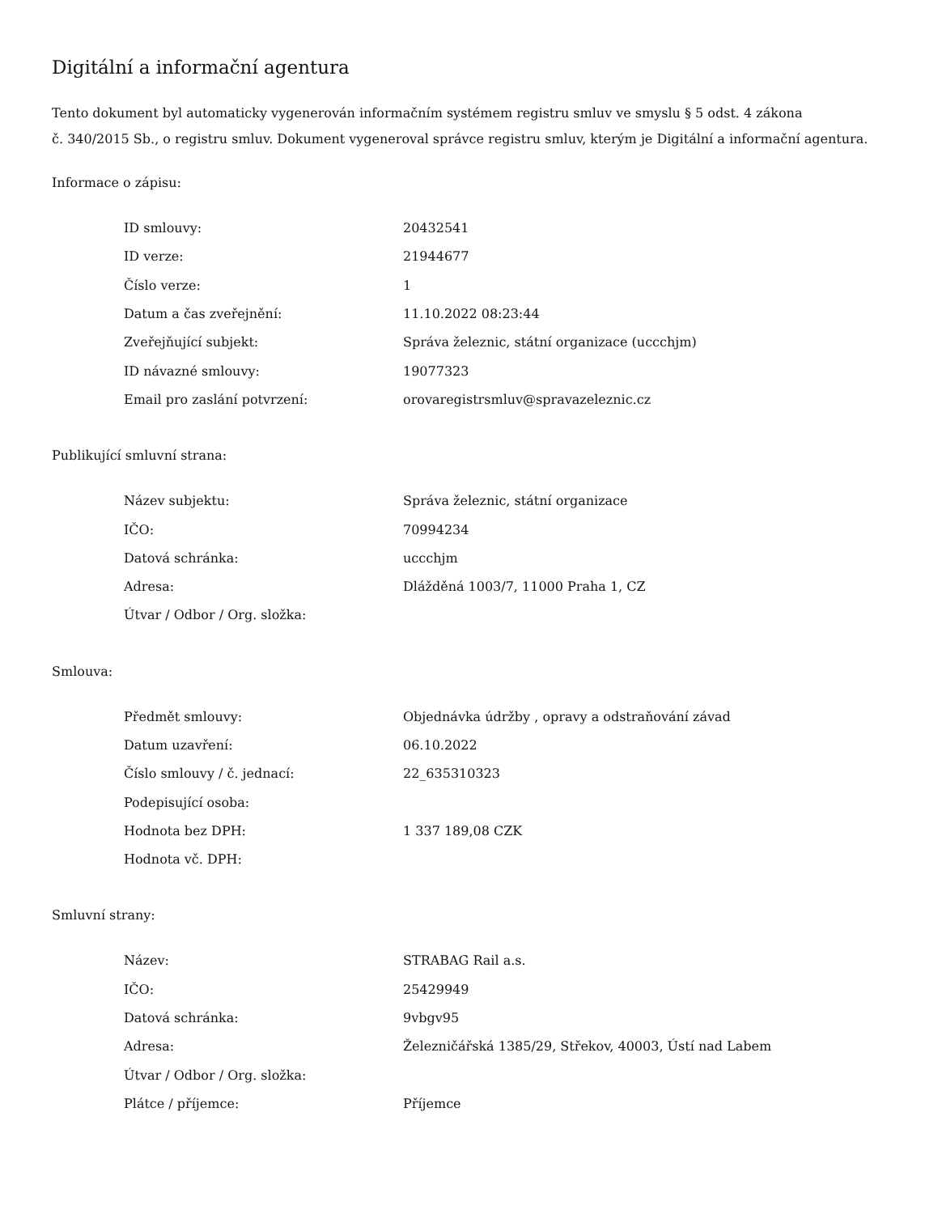Digitální a informační agentura
Tento dokument byl automaticky vygenerován informačním systémem registru smluv ve smyslu § 5 odst. 4 zákona
č. 340/2015 Sb., o registru smluv. Dokument vygeneroval správce registru smluv, kterým je Digitální a informační agentura.
Informace o zápisu:
| ID smlouvy: | 20432541 |
| ID verze: | 21944677 |
| Číslo verze: | 1 |
| Datum a čas zveřejnění: | 11.10.2022 08:23:44 |
| Zveřejňující subjekt: | Správa železnic, státní organizace (uccchjm) |
| ID návazné smlouvy: | 19077323 |
| Email pro zaslání potvrzení: | orovaregistrsmluv@spravazeleznic.cz |
Publikující smluvní strana:
| Název subjektu: | Správa železnic, státní organizace |
| IČO: | 70994234 |
| Datová schránka: | uccchjm |
| Adresa: | Dlážděná 1003/7, 11000 Praha 1, CZ |
| Útvar / Odbor / Org. složka: | |
Smlouva:
| Předmět smlouvy: | Objednávka údržby , opravy a odstraňování závad |
| Datum uzavření: | 06.10.2022 |
| Číslo smlouvy / č. jednací: | 22_635310323 |
| Podepisující osoba: | |
| Hodnota bez DPH: | 1 337 189,08 CZK |
| Hodnota vč. DPH: | |
Smluvní strany:
| Název: | STRABAG Rail a.s. |
| IČO: | 25429949 |
| Datová schránka: | 9vbgv95 |
| Adresa: | Železničářská 1385/29, Střekov, 40003, Ústí nad Labem |
| Útvar / Odbor / Org. složka: | |
| Plátce / příjemce: | Příjemce |